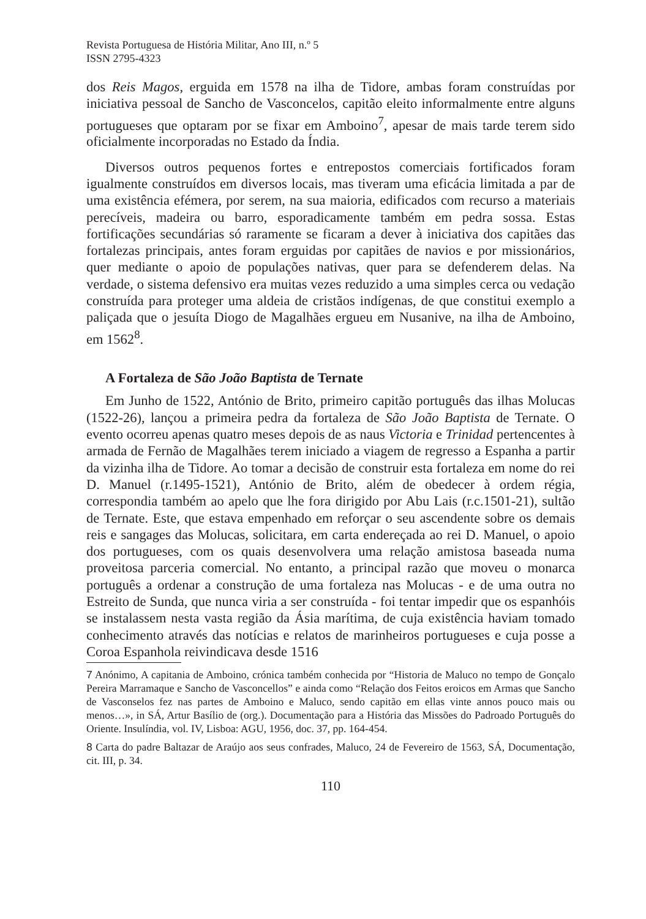Revista Portuguesa de História Militar, Ano III, n.º 5
ISSN 2795-4323
dos Reis Magos, erguida em 1578 na ilha de Tidore, ambas foram construídas por iniciativa pessoal de Sancho de Vasconcelos, capitão eleito informalmente entre alguns portugueses que optaram por se fixar em Amboino<sup>7</sup>, apesar de mais tarde terem sido oficialmente incorporadas no Estado da Índia.
Diversos outros pequenos fortes e entrepostos comerciais fortificados foram igualmente construídos em diversos locais, mas tiveram uma eficácia limitada a par de uma existência efémera, por serem, na sua maioria, edificados com recurso a materiais perecíveis, madeira ou barro, esporadicamente também em pedra sossa. Estas fortificações secundárias só raramente se ficaram a dever à iniciativa dos capitães das fortalezas principais, antes foram erguidas por capitães de navios e por missionários, quer mediante o apoio de populações nativas, quer para se defenderem delas. Na verdade, o sistema defensivo era muitas vezes reduzido a uma simples cerca ou vedação construída para proteger uma aldeia de cristãos indígenas, de que constitui exemplo a paliçada que o jesuíta Diogo de Magalhães ergueu em Nusanive, na ilha de Amboino, em 1562<sup>8</sup>.
A Fortaleza de São João Baptista de Ternate
Em Junho de 1522, António de Brito, primeiro capitão português das ilhas Molucas (1522-26), lançou a primeira pedra da fortaleza de São João Baptista de Ternate. O evento ocorreu apenas quatro meses depois de as naus Victoria e Trinidad pertencentes à armada de Fernão de Magalhães terem iniciado a viagem de regresso a Espanha a partir da vizinha ilha de Tidore. Ao tomar a decisão de construir esta fortaleza em nome do rei D. Manuel (r.1495-1521), António de Brito, além de obedecer à ordem régia, correspondia também ao apelo que lhe fora dirigido por Abu Lais (r.c.1501-21), sultão de Ternate. Este, que estava empenhado em reforçar o seu ascendente sobre os demais reis e sangages das Molucas, solicitara, em carta endereçada ao rei D. Manuel, o apoio dos portugueses, com os quais desenvolvera uma relação amistosa baseada numa proveitosa parceria comercial. No entanto, a principal razão que moveu o monarca português a ordenar a construção de uma fortaleza nas Molucas - e de uma outra no Estreito de Sunda, que nunca viria a ser construída - foi tentar impedir que os espanhóis se instalassem nesta vasta região da Ásia marítima, de cuja existência haviam tomado conhecimento através das notícias e relatos de marinheiros portugueses e cuja posse a Coroa Espanhola reivindicava desde 1516
7 Anónimo, A capitania de Amboino, crónica também conhecida por “Historia de Maluco no tempo de Gonçalo Pereira Marramaque e Sancho de Vasconcellos” e ainda como “Relação dos Feitos eroicos em Armas que Sancho de Vasconselos fez nas partes de Amboino e Maluco, sendo capitão em ellas vinte annos pouco mais ou menos…», in SÁ, Artur Basílio de (org.). Documentação para a História das Missões do Padroado Português do Oriente. Insulíndia, vol. IV, Lisboa: AGU, 1956, doc. 37, pp. 164-454.
8 Carta do padre Baltazar de Araújo aos seus confrades, Maluco, 24 de Fevereiro de 1563, SÁ, Documentação, cit. III, p. 34.
110